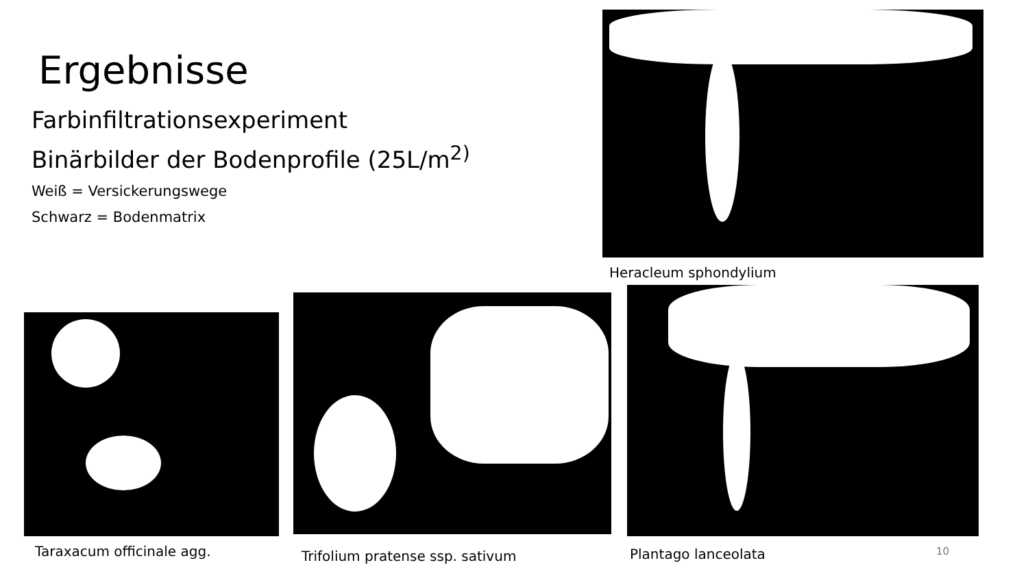Ergebnisse
Farbinfiltrationsexperiment
Binärbilder der Bodenprofile (25L/m<sup>2)</sup>
Weiß = Versickerungswege
Schwarz = Bodenmatrix
Heracleum sphondylium
Taraxacum officinale agg.
Trifolium pratense ssp. sativum
Plantago lanceolata
10